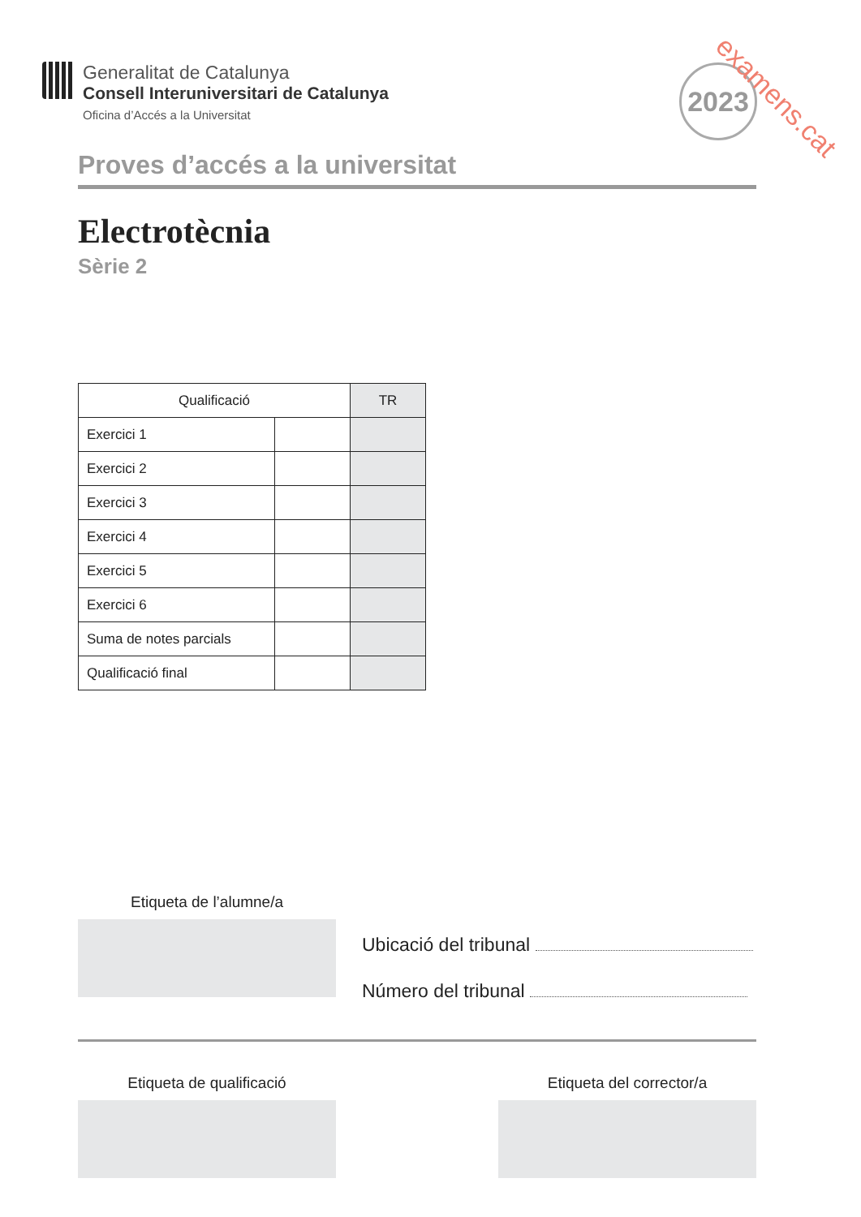Generalitat de Catalunya
Consell Interuniversitari de Catalunya
Oficina d’Accés a la Universitat
2023
examens.cat
Proves d’accés a la universitat
Electrotècnia
Sèrie 2
| Qualificació | | TR |
| --- | --- | --- |
| Exercici 1 | | |
| Exercici 2 | | |
| Exercici 3 | | |
| Exercici 4 | | |
| Exercici 5 | | |
| Exercici 6 | | |
| Suma de notes parcials | | |
| Qualificació final | | |
Etiqueta de l’alumne/a
Ubicació del tribunal
Número del tribunal
Etiqueta de qualificació Etiqueta del corrector/a